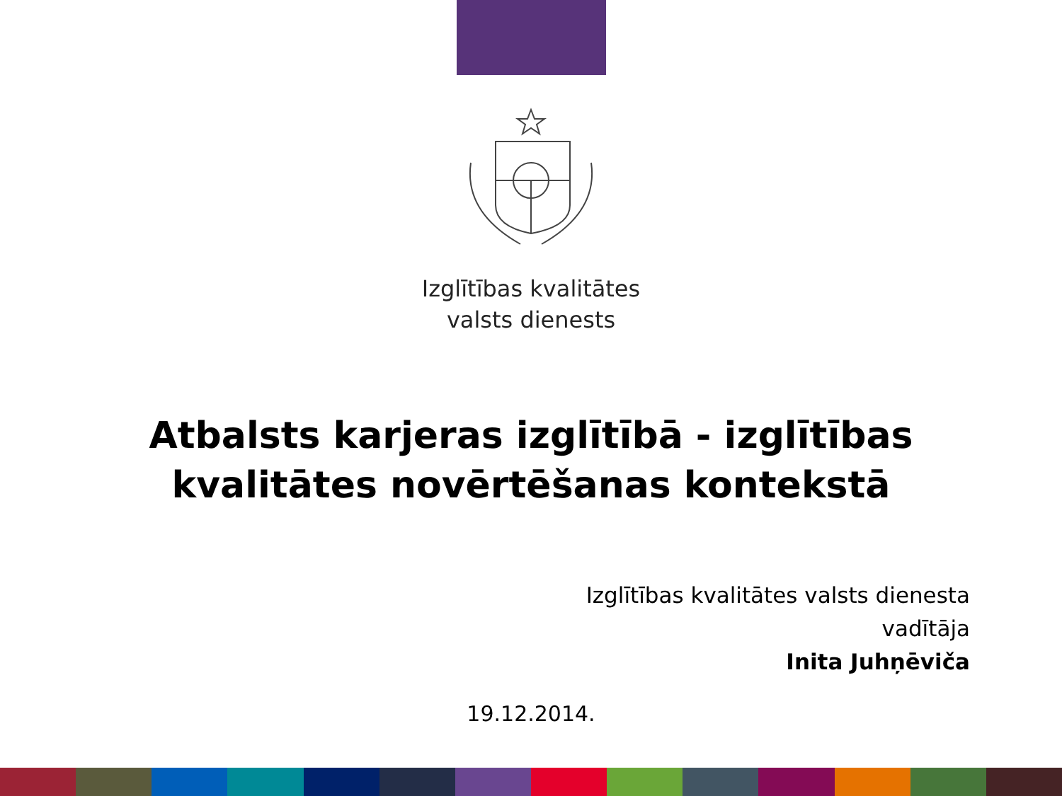Izglītības kvalitātes
valsts dienests
Atbalsts karjeras izglītībā - izglītības
kvalitātes novērtēšanas kontekstā
Izglītības kvalitātes valsts dienesta
vadītāja
Inita Juhņēviča
19.12.2014.